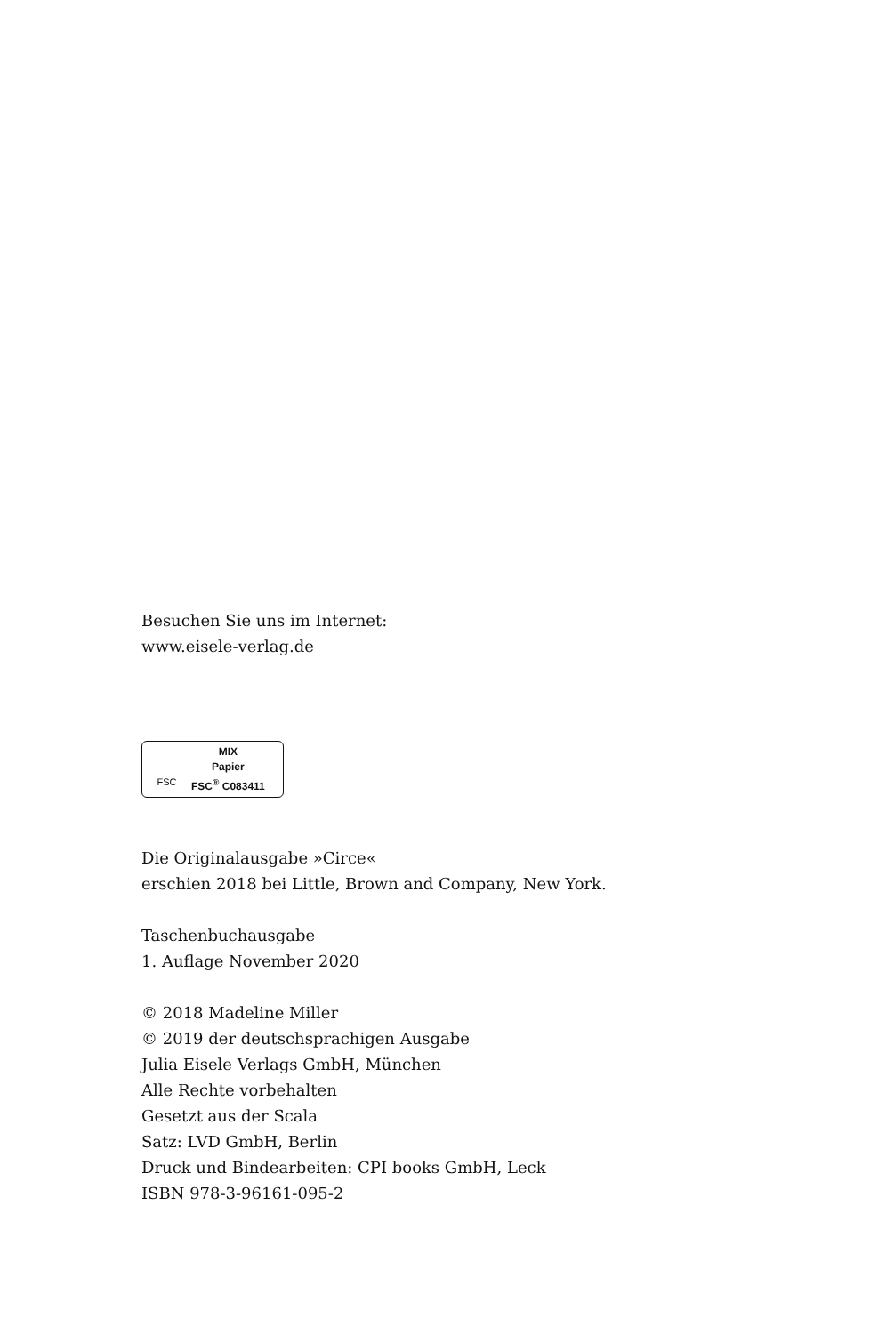Besuchen Sie uns im Internet:
www.eisele-verlag.de
FSC
MIX
Papier
FSC<sup>®</sup> C083411
Die Originalausgabe »Circe«
erschien 2018 bei Little, Brown and Company, New York.
Taschenbuchausgabe
1. Auflage November 2020
© 2018 Madeline Miller
© 2019 der deutschsprachigen Ausgabe
Julia Eisele Verlags GmbH, München
Alle Rechte vorbehalten
Gesetzt aus der Scala
Satz: LVD GmbH, Berlin
Druck und Bindearbeiten: CPI books GmbH, Leck
ISBN 978-3-96161-095-2